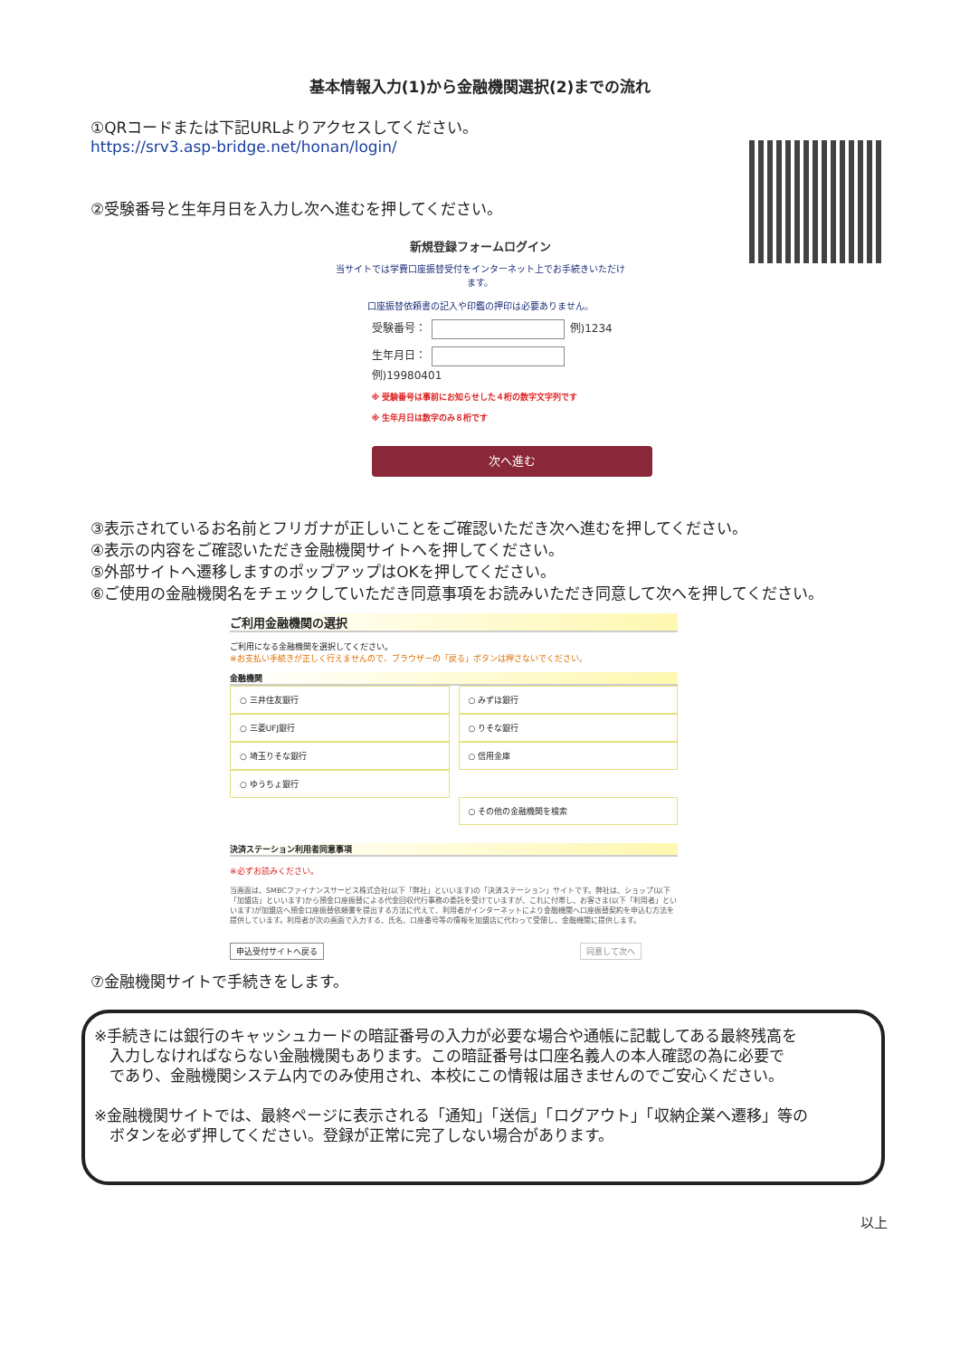基本情報入力(1)から金融機関選択(2)までの流れ
①QRコードまたは下記URLよりアクセスしてください。
https://srv3.asp-bridge.net/honan/login/
②受験番号と生年月日を入力し次へ進むを押してください。
新規登録フォームログイン
当サイトでは学費口座振替受付をインターネット上でお手続きいただけます。
口座振替依頼書の記入や印鑑の押印は必要ありません。
受験番号： 例)1234
生年月日： 例)19980401
※ 受験番号は事前にお知らせした４桁の数字文字列です
※ 生年月日は数字のみ８桁です
次へ進む
③表示されているお名前とフリガナが正しいことをご確認いただき次へ進むを押してください。
④表示の内容をご確認いただき金融機関サイトへを押してください。
⑤外部サイトへ遷移しますのポップアップはOKを押してください。
⑥ご使用の金融機関名をチェックしていただき同意事項をお読みいただき同意して次へを押してください。
ご利用金融機関の選択
ご利用になる金融機関を選択してください。
※お支払い手続きが正しく行えませんので、ブラウザーの「戻る」ボタンは押さないでください。
金融機関
○ 三井住友銀行
○ 三菱UFJ銀行
○ 埼玉りそな銀行
○ ゆうちょ銀行
○ みずほ銀行
○ りそな銀行
○ 信用金庫
○ その他の金融機関を検索
決済ステーション利用者同意事項
※必ずお読みください。
当画面は、SMBCファイナンスサービス株式会社(以下「弊社」といいます)の「決済ステーション」サイトです。弊社は、ショップ(以下「加盟店」といいます)から預金口座振替による代金回収代行事務の委託を受けていますが、これに付帯し、お客さま(以下「利用者」といいます)が加盟店へ預金口座振替依頼書を提出する方法に代えて、利用者がインターネットにより金融機関へ口座振替契約を申込む方法を提供しています。利用者が次の画面で入力する、氏名、口座番号等の情報を加盟店に代わって受領し、金融機関に提供します。
申込受付サイトへ戻る 同意して次へ
⑦金融機関サイトで手続きをします。
※手続きには銀行のキャッシュカードの暗証番号の入力が必要な場合や通帳に記載してある最終残高を
　入力しなければならない金融機関もあります。この暗証番号は口座名義人の本人確認の為に必要で
　であり、金融機関システム内でのみ使用され、本校にこの情報は届きませんのでご安心ください。
※金融機関サイトでは、最終ページに表示される「通知」「送信」「ログアウト」「収納企業へ遷移」等の
　ボタンを必ず押してください。登録が正常に完了しない場合があります。
以上